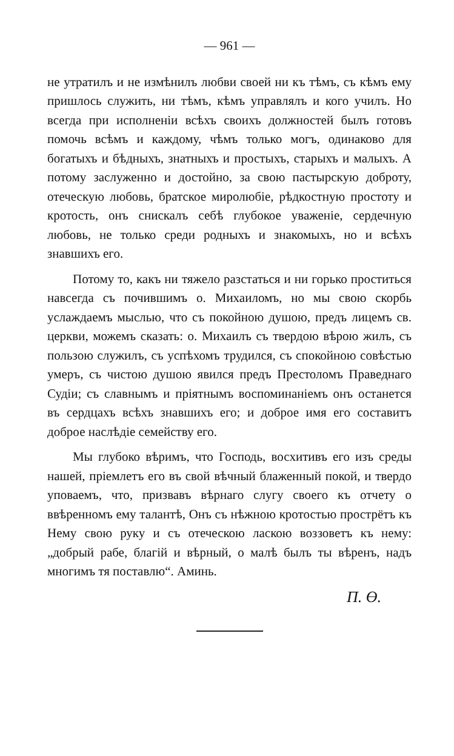— 961 —
не утратилъ и не измѣнилъ любви своей ни къ тѣмъ, съ кѣмъ ему пришлось служить, ни тѣмъ, кѣмъ управлялъ и кого училъ. Но всегда при исполненіи всѣхъ своихъ должностей былъ готовъ помочь всѣмъ и каждому, чѣмъ только могъ, одинаково для богатыхъ и бѣдныхъ, знатныхъ и простыхъ, старыхъ и малыхъ. А потому заслуженно и достойно, за свою пастырскую доброту, отеческую любовь, братское миролюбіе, рѣдкостную простоту и кротость, онъ снискалъ себѣ глубокое уваженіе, сердечную любовь, не только среди родныхъ и знакомыхъ, но и всѣхъ знавшихъ его.
Потому то, какъ ни тяжело разстаться и ни горько проститься навсегда съ почившимъ о. Михаиломъ, но мы свою скорбь услаждаемъ мыслью, что съ покойною душою, предъ лицемъ св. церкви, можемъ сказать: о. Михаилъ съ твердою вѣрою жилъ, съ пользою служилъ, съ успѣхомъ трудился, съ спокойною совѣстью умеръ, съ чистою душою явился предъ Престоломъ Праведнаго Судіи; съ славнымъ и пріятнымъ воспоминаніемъ онъ останется въ сердцахъ всѣхъ знавшихъ его; и доброе имя его составитъ доброе наслѣдіе семейству его.
Мы глубоко вѣримъ, что Господь, восхитивъ его изъ среды нашей, пріемлетъ его въ свой вѣчный блаженный покой, и твердо уповаемъ, что, призвавъ вѣрнаго слугу своего къ отчету о ввѣренномъ ему талантѣ, Онъ съ нѣжною кротостью прострётъ къ Нему свою руку и съ отеческою ласкою воззоветъ къ нему: „добрый рабе, благій и вѣрный, о малѣ былъ ты вѣренъ, надъ многимъ тя поставлю“. Аминь.
П. Ө.